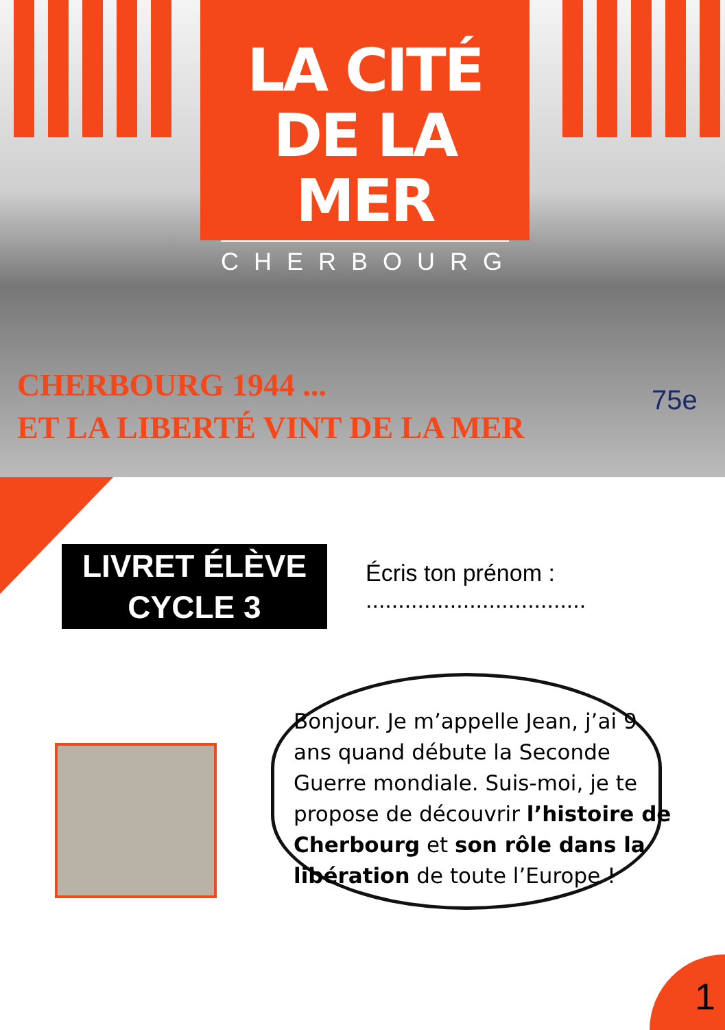LA CITÉ
DE LA MER
CHERBOURG
CHERBOURG 1944 ...
ET LA LIBERTÉ VINT DE LA MER
75e
LIVRET ÉLÈVE
CYCLE 3
Écris ton prénom : ..................................
Bonjour. Je m’appelle Jean, j’ai 9 ans quand débute la Seconde Guerre mondiale. Suis-moi, je te propose de découvrir l’histoire de Cherbourg et son rôle dans la libération de toute l’Europe !
1